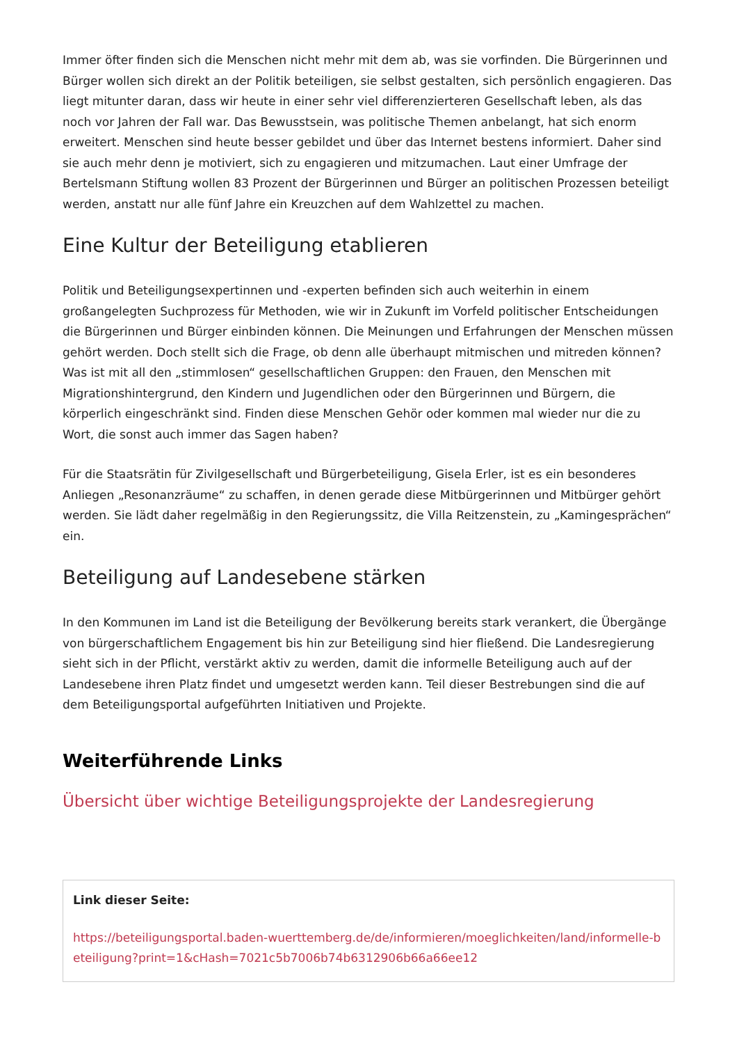Immer öfter finden sich die Menschen nicht mehr mit dem ab, was sie vorfinden. Die Bürgerinnen und Bürger wollen sich direkt an der Politik beteiligen, sie selbst gestalten, sich persönlich engagieren. Das liegt mitunter daran, dass wir heute in einer sehr viel differenzierteren Gesellschaft leben, als das noch vor Jahren der Fall war. Das Bewusstsein, was politische Themen anbelangt, hat sich enorm erweitert. Menschen sind heute besser gebildet und über das Internet bestens informiert. Daher sind sie auch mehr denn je motiviert, sich zu engagieren und mitzumachen. Laut einer Umfrage der Bertelsmann Stiftung wollen 83 Prozent der Bürgerinnen und Bürger an politischen Prozessen beteiligt werden, anstatt nur alle fünf Jahre ein Kreuzchen auf dem Wahlzettel zu machen.
Eine Kultur der Beteiligung etablieren
Politik und Beteiligungsexpertinnen und -experten befinden sich auch weiterhin in einem großangelegten Suchprozess für Methoden, wie wir in Zukunft im Vorfeld politischer Entscheidungen die Bürgerinnen und Bürger einbinden können. Die Meinungen und Erfahrungen der Menschen müssen gehört werden. Doch stellt sich die Frage, ob denn alle überhaupt mitmischen und mitreden können? Was ist mit all den „stimmlosen“ gesellschaftlichen Gruppen: den Frauen, den Menschen mit Migrationshintergrund, den Kindern und Jugendlichen oder den Bürgerinnen und Bürgern, die körperlich eingeschränkt sind. Finden diese Menschen Gehör oder kommen mal wieder nur die zu Wort, die sonst auch immer das Sagen haben?
Für die Staatsrätin für Zivilgesellschaft und Bürgerbeteiligung, Gisela Erler, ist es ein besonderes Anliegen „Resonanzräume“ zu schaffen, in denen gerade diese Mitbürgerinnen und Mitbürger gehört werden. Sie lädt daher regelmäßig in den Regierungssitz, die Villa Reitzenstein, zu „Kamingesprächen“ ein.
Beteiligung auf Landesebene stärken
In den Kommunen im Land ist die Beteiligung der Bevölkerung bereits stark verankert, die Übergänge von bürgerschaftlichem Engagement bis hin zur Beteiligung sind hier fließend. Die Landesregierung sieht sich in der Pflicht, verstärkt aktiv zu werden, damit die informelle Beteiligung auch auf der Landesebene ihren Platz findet und umgesetzt werden kann. Teil dieser Bestrebungen sind die auf dem Beteiligungsportal aufgeführten Initiativen und Projekte.
Weiterführende Links
Übersicht über wichtige Beteiligungsprojekte der Landesregierung
Link dieser Seite:
https://beteiligungsportal.baden-wuerttemberg.de/de/informieren/moeglichkeiten/land/informelle-beteiligung?print=1&cHash=7021c5b7006b74b6312906b66a66ee12